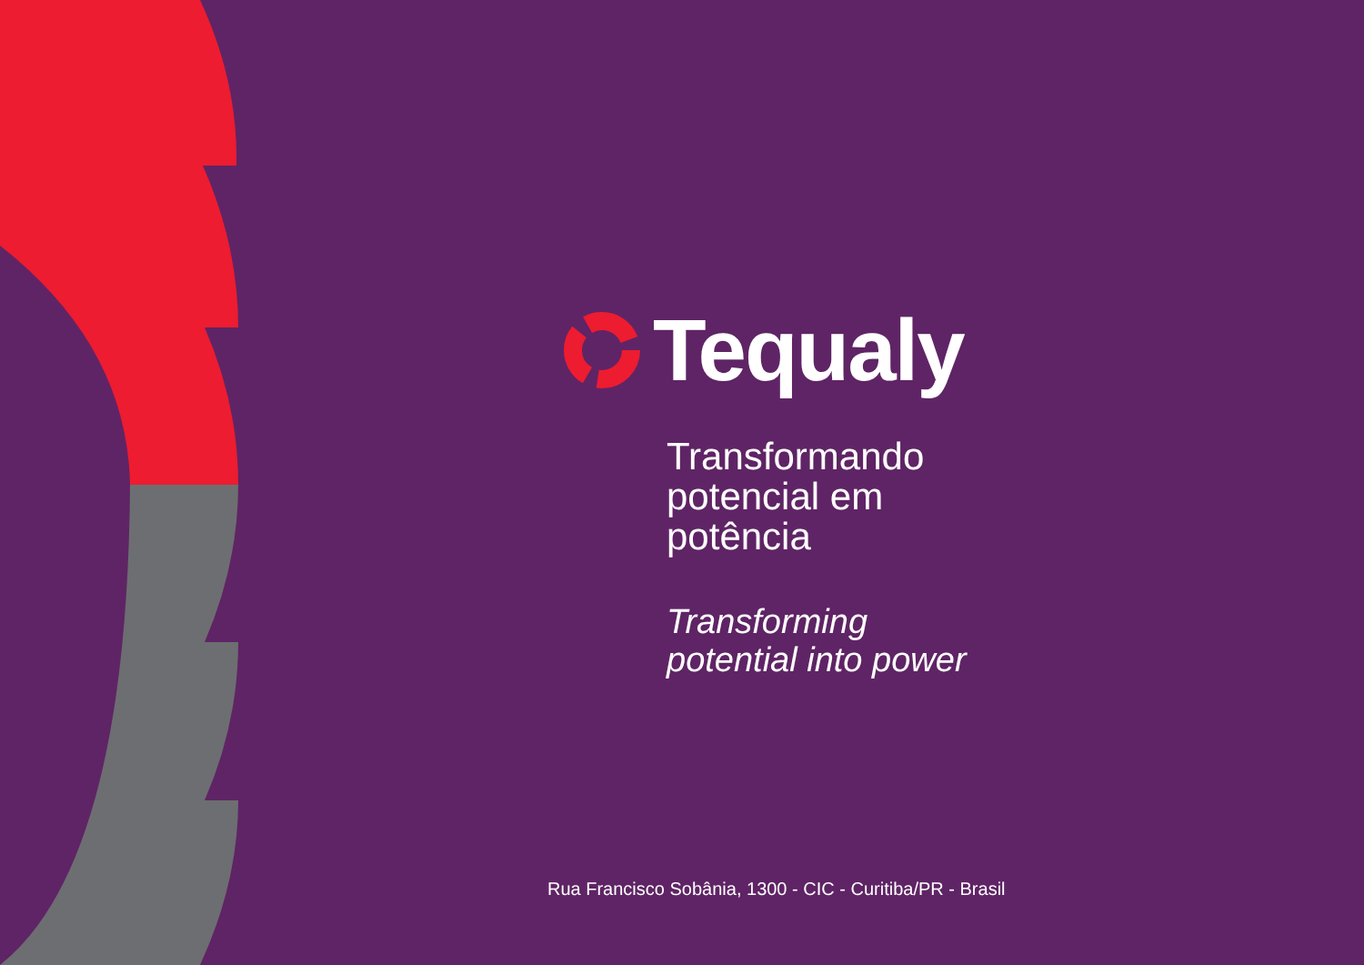Tequaly
Transformando
potencial em
potência
Transforming
potential into power
Rua Francisco Sobânia, 1300 - CIC - Curitiba/PR - Brasil